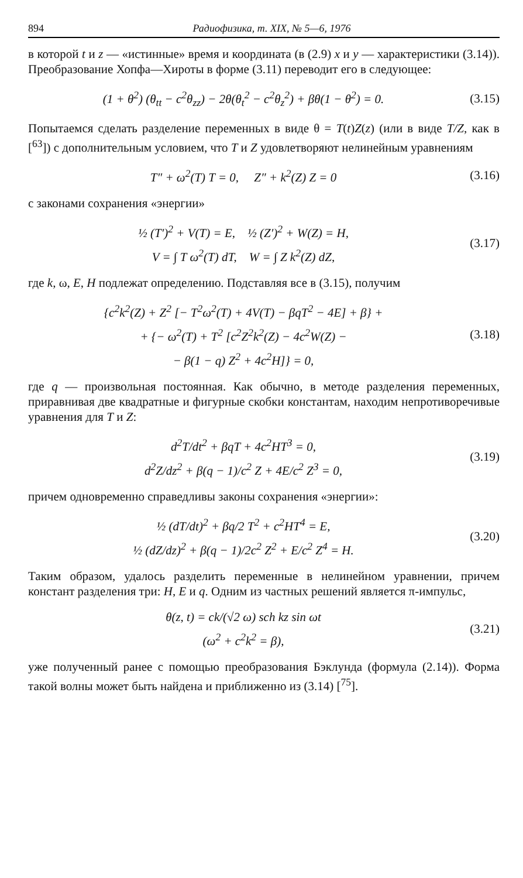894 Радиофизика, т. XIX, № 5—6, 1976
в которой t и z — «истинные» время и координата (в (2.9) x и y — характеристики (3.14)). Преобразование Хопфа—Хироты в форме (3.11) переводит его в следующее:
(1 + θ<sup>2</sup>) (θ<sub>tt</sub> − c<sup>2</sup>θ<sub>zz</sub>) − 2θ(θ<sub>t</sub><sup>2</sup> − c<sup>2</sup>θ<sub>z</sub><sup>2</sup>) + βθ(1 − θ<sup>2</sup>) = 0.
(3.15)
Попытаемся сделать разделение переменных в виде θ = T(t)Z(z) (или в виде T/Z, как в [<sup>63</sup>]) с дополнительным условием, что T и Z удовлетворяют нелинейным уравнениям
T″ + ω<sup>2</sup>(T) T = 0, Z″ + k<sup>2</sup>(Z) Z = 0
(3.16)
с законами сохранения «энергии»
½ (T′)<sup>2</sup> + V(T) = E, ½ (Z′)<sup>2</sup> + W(Z) = H,
V = ∫ T ω<sup>2</sup>(T) dT, W = ∫ Z k<sup>2</sup>(Z) dZ,
(3.17)
где k, ω, E, H подлежат определению. Подставляя все в (3.15), получим
{c<sup>2</sup>k<sup>2</sup>(Z) + Z<sup>2</sup> [− T<sup>2</sup>ω<sup>2</sup>(T) + 4V(T) − βqT<sup>2</sup> − 4E] + β} +
+ {− ω<sup>2</sup>(T) + T<sup>2</sup> [c<sup>2</sup>Z<sup>2</sup>k<sup>2</sup>(Z) − 4c<sup>2</sup>W(Z) −
− β(1 − q) Z<sup>2</sup> + 4c<sup>2</sup>H]} = 0,
(3.18)
где q — произвольная постоянная. Как обычно, в методе разделения переменных, приравнивая две квадратные и фигурные скобки константам, находим непротиворечивые уравнения для T и Z:
d<sup>2</sup>T/dt<sup>2</sup> + βqT + 4c<sup>2</sup>HT<sup>3</sup> = 0,
d<sup>2</sup>Z/dz<sup>2</sup> + β(q − 1)/c<sup>2</sup> Z + 4E/c<sup>2</sup> Z<sup>3</sup> = 0,
(3.19)
причем одновременно справедливы законы сохранения «энергии»:
½ (dT/dt)<sup>2</sup> + βq/2 T<sup>2</sup> + c<sup>2</sup>HT<sup>4</sup> = E,
½ (dZ/dz)<sup>2</sup> + β(q − 1)/2c<sup>2</sup> Z<sup>2</sup> + E/c<sup>2</sup> Z<sup>4</sup> = H.
(3.20)
Таким образом, удалось разделить переменные в нелинейном уравнении, причем констант разделения три: H, E и q. Одним из частных решений является π-импульс,
θ(z, t) = ck/(√2 ω) sch kz sin ωt
(ω<sup>2</sup> + c<sup>2</sup>k<sup>2</sup> = β),
(3.21)
уже полученный ранее с помощью преобразования Бэклунда (формула (2.14)). Форма такой волны может быть найдена и приближенно из (3.14) [<sup>75</sup>].